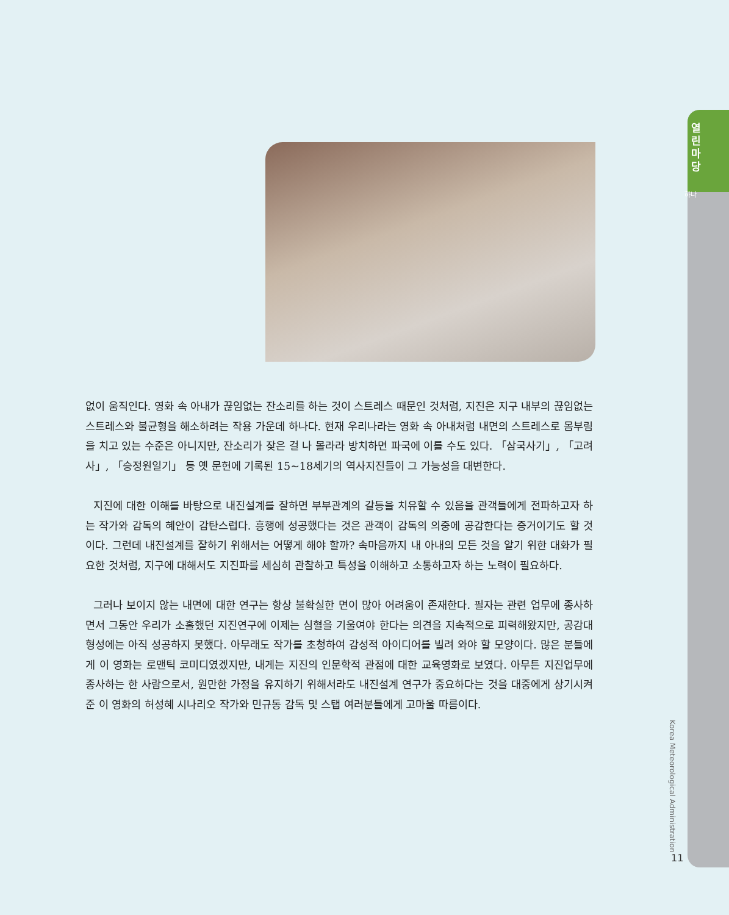열 린 마 당
하나
없이 움직인다. 영화 속 아내가 끊임없는 잔소리를 하는 것이 스트레스 때문인 것처럼, 지진은 지구 내부의 끊임없는 스트레스와 불균형을 해소하려는 작용 가운데 하나다. 현재 우리나라는 영화 속 아내처럼 내면의 스트레스로 몸부림을 치고 있는 수준은 아니지만, 잔소리가 잦은 걸 나 몰라라 방치하면 파국에 이를 수도 있다. 「삼국사기」, 「고려사」, 「승정원일기」 등 옛 문헌에 기록된 15~18세기의 역사지진들이 그 가능성을 대변한다.
지진에 대한 이해를 바탕으로 내진설계를 잘하면 부부관계의 갈등을 치유할 수 있음을 관객들에게 전파하고자 하는 작가와 감독의 혜안이 감탄스럽다. 흥행에 성공했다는 것은 관객이 감독의 의중에 공감한다는 증거이기도 할 것이다. 그런데 내진설계를 잘하기 위해서는 어떻게 해야 할까? 속마음까지 내 아내의 모든 것을 알기 위한 대화가 필요한 것처럼, 지구에 대해서도 지진파를 세심히 관찰하고 특성을 이해하고 소통하고자 하는 노력이 필요하다.
그러나 보이지 않는 내면에 대한 연구는 항상 불확실한 면이 많아 어려움이 존재한다. 필자는 관련 업무에 종사하면서 그동안 우리가 소홀했던 지진연구에 이제는 심혈을 기울여야 한다는 의견을 지속적으로 피력해왔지만, 공감대 형성에는 아직 성공하지 못했다. 아무래도 작가를 초청하여 감성적 아이디어를 빌려 와야 할 모양이다. 많은 분들에게 이 영화는 로맨틱 코미디였겠지만, 내게는 지진의 인문학적 관점에 대한 교육영화로 보였다. 아무튼 지진업무에 종사하는 한 사람으로서, 원만한 가정을 유지하기 위해서라도 내진설계 연구가 중요하다는 것을 대중에게 상기시켜준 이 영화의 허성혜 시나리오 작가와 민규동 감독 및 스탭 여러분들에게 고마울 따름이다.
Korea Meteorological Administration
11